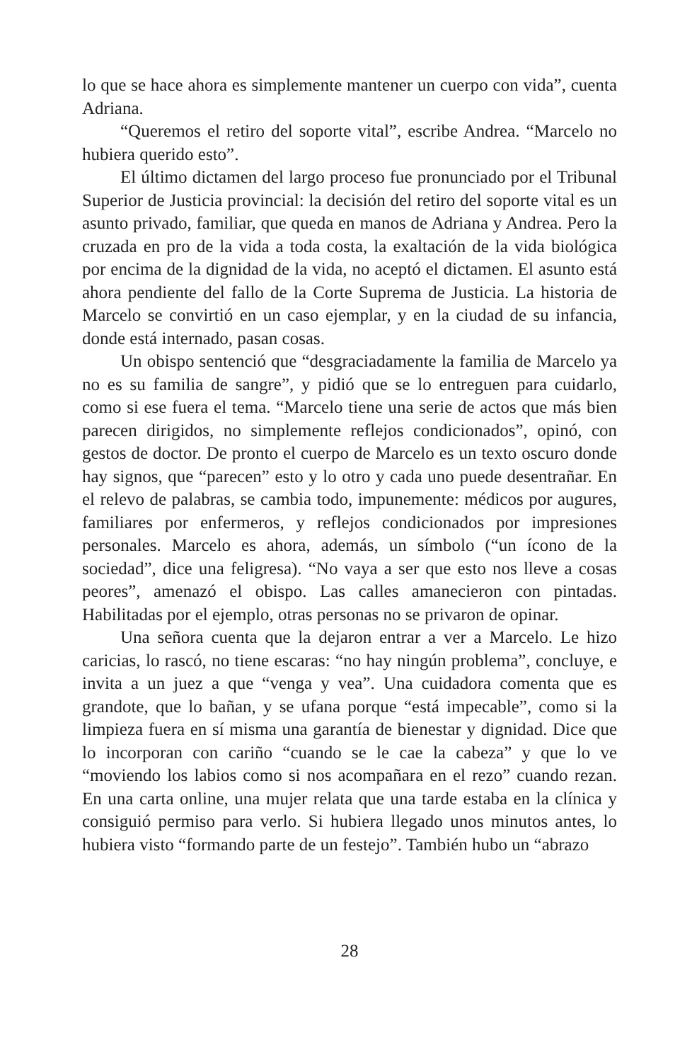lo que se hace ahora es simplemente mantener un cuerpo con vida”, cuenta Adriana.
“Queremos el retiro del soporte vital”, escribe Andrea. “Marcelo no hubiera querido esto”.
El último dictamen del largo proceso fue pronunciado por el Tribunal Superior de Justicia provincial: la decisión del retiro del soporte vital es un asunto privado, familiar, que queda en manos de Adriana y Andrea. Pero la cruzada en pro de la vida a toda costa, la exaltación de la vida biológica por encima de la dignidad de la vida, no aceptó el dictamen. El asunto está ahora pendiente del fallo de la Corte Suprema de Justicia. La historia de Marcelo se convirtió en un caso ejemplar, y en la ciudad de su infancia, donde está internado, pasan cosas.
Un obispo sentenció que “desgraciadamente la familia de Marcelo ya no es su familia de sangre”, y pidió que se lo entreguen para cuidarlo, como si ese fuera el tema. “Marcelo tiene una serie de actos que más bien parecen dirigidos, no simplemente reflejos condicionados”, opinó, con gestos de doctor. De pronto el cuerpo de Marcelo es un texto oscuro donde hay signos, que “parecen” esto y lo otro y cada uno puede desentrañar. En el relevo de palabras, se cambia todo, impunemente: médicos por augures, familiares por enfermeros, y reflejos condicionados por impresiones personales. Marcelo es ahora, además, un símbolo (“un ícono de la sociedad”, dice una feligresa). “No vaya a ser que esto nos lleve a cosas peores”, amenazó el obispo. Las calles amanecieron con pintadas. Habilitadas por el ejemplo, otras personas no se privaron de opinar.
Una señora cuenta que la dejaron entrar a ver a Marcelo. Le hizo caricias, lo rascó, no tiene escaras: “no hay ningún problema”, concluye, e invita a un juez a que “venga y vea”. Una cuidadora comenta que es grandote, que lo bañan, y se ufana porque “está impecable”, como si la limpieza fuera en sí misma una garantía de bienestar y dignidad. Dice que lo incorporan con cariño “cuando se le cae la cabeza” y que lo ve “moviendo los labios como si nos acompañara en el rezo” cuando rezan. En una carta online, una mujer relata que una tarde estaba en la clínica y consiguió permiso para verlo. Si hubiera llegado unos minutos antes, lo hubiera visto “formando parte de un festejo”. También hubo un “abrazo
28